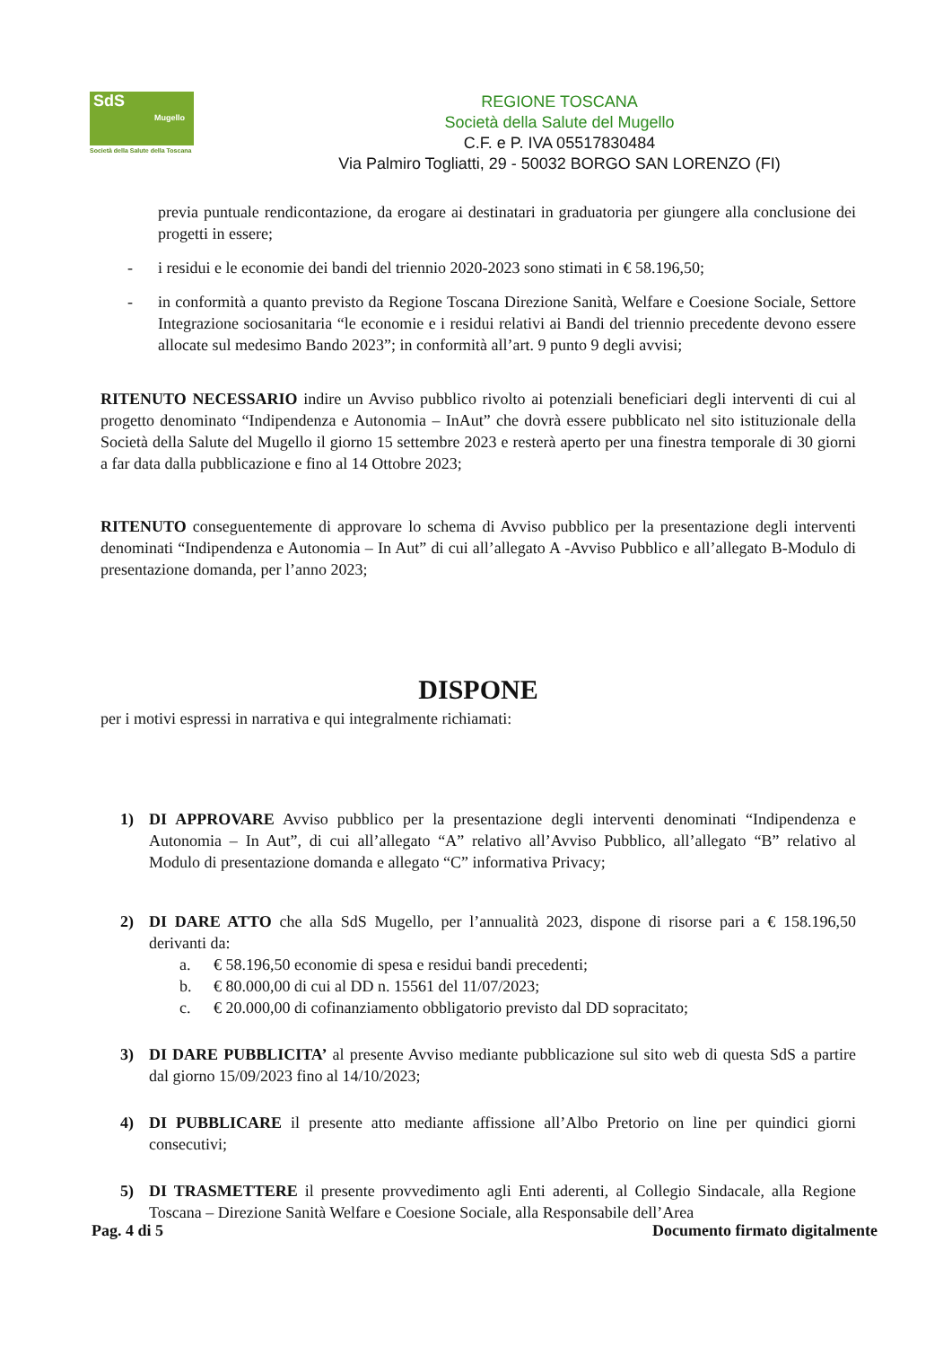SdS
Mugello
Società della Salute della Toscana
REGIONE TOSCANA
Società della Salute del Mugello
C.F. e P. IVA 05517830484
Via Palmiro Togliatti, 29 - 50032 BORGO SAN LORENZO (FI)
previa puntuale rendicontazione, da erogare ai destinatari in graduatoria per giungere alla conclusione dei progetti in essere;
- i residui e le economie dei bandi del triennio 2020-2023 sono stimati in € 58.196,50;
- in conformità a quanto previsto da Regione Toscana Direzione Sanità, Welfare e Coesione Sociale, Settore Integrazione sociosanitaria “le economie e i residui relativi ai Bandi del triennio precedente devono essere allocate sul medesimo Bando 2023”; in conformità all’art. 9 punto 9 degli avvisi;
RITENUTO NECESSARIO indire un Avviso pubblico rivolto ai potenziali beneficiari degli interventi di cui al progetto denominato “Indipendenza e Autonomia – InAut” che dovrà essere pubblicato nel sito istituzionale della Società della Salute del Mugello il giorno 15 settembre 2023 e resterà aperto per una finestra temporale di 30 giorni a far data dalla pubblicazione e fino al 14 Ottobre 2023;
RITENUTO conseguentemente di approvare lo schema di Avviso pubblico per la presentazione degli interventi denominati “Indipendenza e Autonomia – In Aut” di cui all’allegato A -Avviso Pubblico e all’allegato B-Modulo di presentazione domanda, per l’anno 2023;
DISPONE
per i motivi espressi in narrativa e qui integralmente richiamati:
1) DI APPROVARE Avviso pubblico per la presentazione degli interventi denominati “Indipendenza e Autonomia – In Aut”, di cui all’allegato “A” relativo all’Avviso Pubblico, all’allegato “B” relativo al Modulo di presentazione domanda e allegato “C” informativa Privacy;
2) DI DARE ATTO che alla SdS Mugello, per l’annualità 2023, dispone di risorse pari a € 158.196,50 derivanti da:
a. € 58.196,50 economie di spesa e residui bandi precedenti;
b. € 80.000,00 di cui al DD n. 15561 del 11/07/2023;
c. € 20.000,00 di cofinanziamento obbligatorio previsto dal DD sopracitato;
3) DI DARE PUBBLICITA’ al presente Avviso mediante pubblicazione sul sito web di questa SdS a partire dal giorno 15/09/2023 fino al 14/10/2023;
4) DI PUBBLICARE il presente atto mediante affissione all’Albo Pretorio on line per quindici giorni consecutivi;
5) DI TRASMETTERE il presente provvedimento agli Enti aderenti, al Collegio Sindacale, alla Regione Toscana – Direzione Sanità Welfare e Coesione Sociale, alla Responsabile dell’Area
Pag. 4 di 5 Documento firmato digitalmente